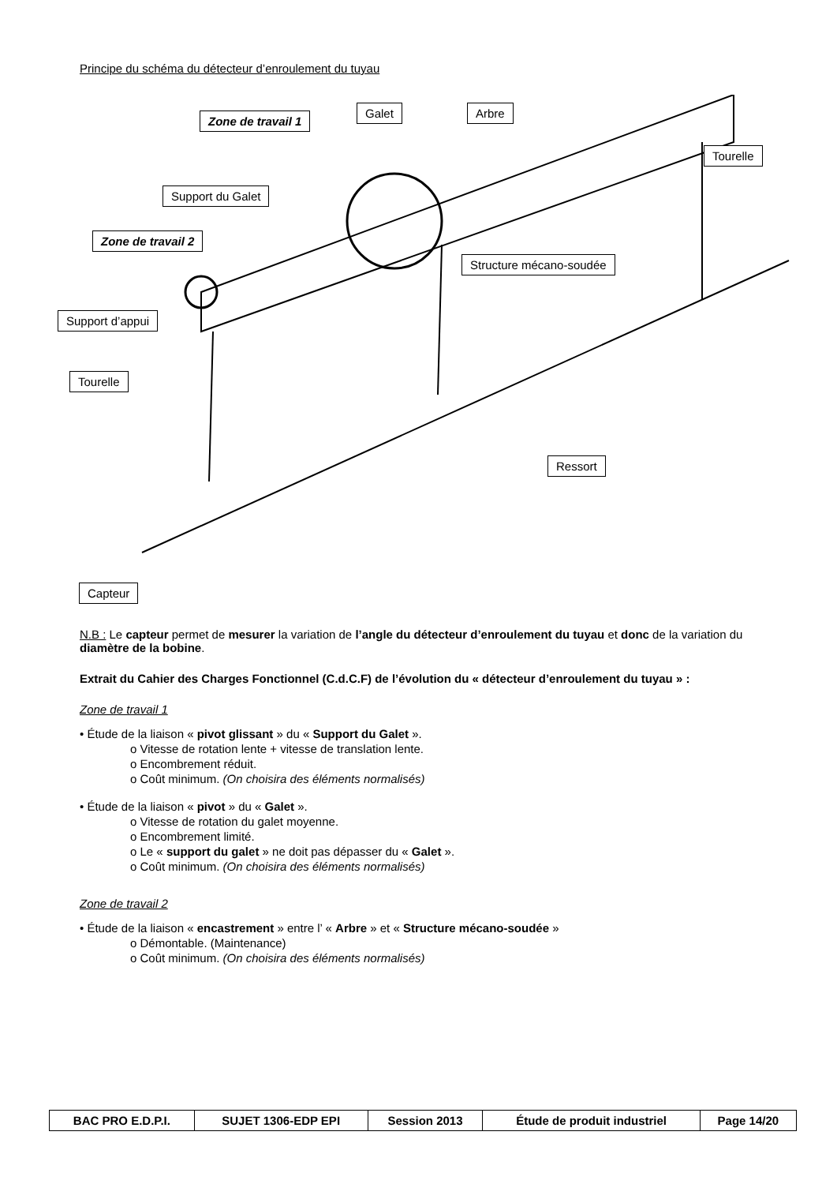Principe du schéma du détecteur d’enroulement du tuyau
Zone de travail 1
Galet Arbre
Tourelle
Support du Galet
Zone de travail 2
Structure mécano-soudée
Support d’appui
Tourelle
Ressort
Capteur
N.B : Le capteur permet de mesurer la variation de l’angle du détecteur d’enroulement du tuyau et donc de la variation du diamètre de la bobine.
Extrait du Cahier des Charges Fonctionnel (C.d.C.F) de l’évolution du « détecteur d’enroulement du tuyau » :
Zone de travail 1
• Étude de la liaison « pivot glissant » du « Support du Galet ».
o Vitesse de rotation lente + vitesse de translation lente.
o Encombrement réduit.
o Coût minimum. (On choisira des éléments normalisés)
• Étude de la liaison « pivot » du « Galet ».
o Vitesse de rotation du galet moyenne.
o Encombrement limité.
o Le « support du galet » ne doit pas dépasser du « Galet ».
o Coût minimum. (On choisira des éléments normalisés)
Zone de travail 2
• Étude de la liaison « encastrement » entre l’ « Arbre » et « Structure mécano-soudée »
o Démontable. (Maintenance)
o Coût minimum. (On choisira des éléments normalisés)
| BAC PRO E.D.P.I. | SUJET 1306-EDP EPI | Session 2013 | Étude de produit industriel | Page 14/20 |